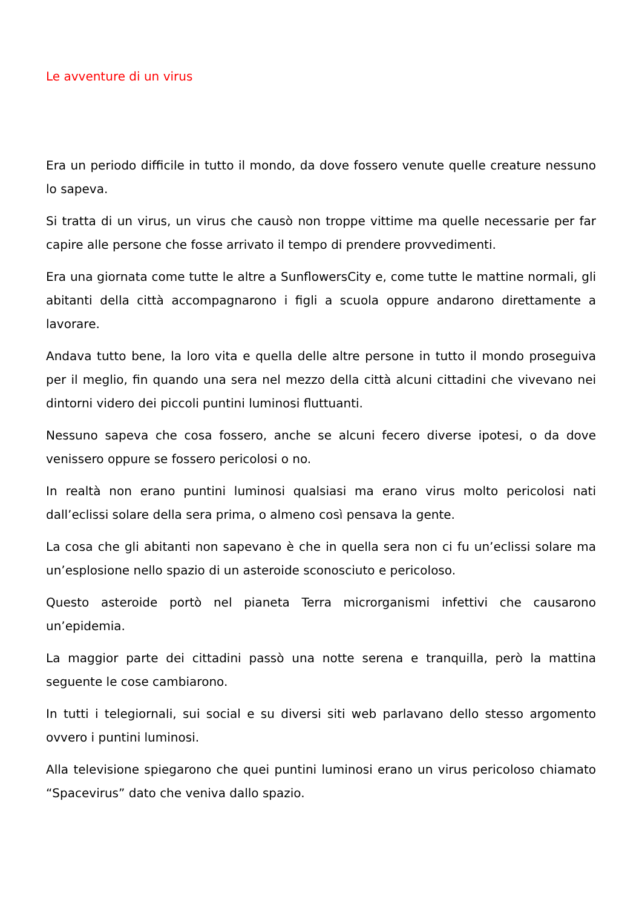Le avventure di un virus
Era un periodo difficile in tutto il mondo, da dove fossero venute quelle creature nessuno lo sapeva.
Si tratta di un virus, un virus che causò non troppe vittime ma quelle necessarie per far capire alle persone che fosse arrivato il tempo di prendere provvedimenti.
Era una giornata come tutte le altre a SunflowersCity e, come tutte le mattine normali, gli abitanti della città accompagnarono i figli a scuola oppure andarono direttamente a lavorare.
Andava tutto bene, la loro vita e quella delle altre persone in tutto il mondo proseguiva per il meglio, fin quando una sera nel mezzo della città alcuni cittadini che vivevano nei dintorni videro dei piccoli puntini luminosi fluttuanti.
Nessuno sapeva che cosa fossero, anche se alcuni fecero diverse ipotesi, o da dove venissero oppure se fossero pericolosi o no.
In realtà non erano puntini luminosi qualsiasi ma erano virus molto pericolosi nati dall’eclissi solare della sera prima, o almeno così pensava la gente.
La cosa che gli abitanti non sapevano è che in quella sera non ci fu un’eclissi solare ma un’esplosione nello spazio di un asteroide sconosciuto e pericoloso.
Questo asteroide portò nel pianeta Terra microrganismi infettivi che causarono un’epidemia.
La maggior parte dei cittadini passò una notte serena e tranquilla, però la mattina seguente le cose cambiarono.
In tutti i telegiornali, sui social e su diversi siti web parlavano dello stesso argomento ovvero i puntini luminosi.
Alla televisione spiegarono che quei puntini luminosi erano un virus pericoloso chiamato “Spacevirus” dato che veniva dallo spazio.